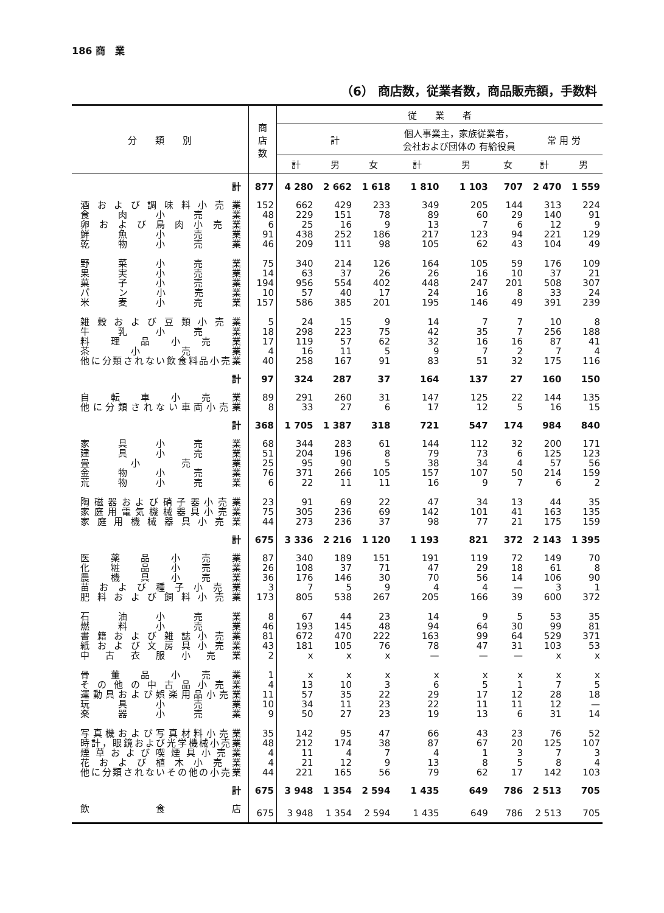186 商　業
（6） 商店数，従業者数，商品販売額，手数料
| 分 類 別 | 商 店 数 | 従 業 者 | | | | | | | |
| --- | --- | --- | --- | --- | --- | --- | --- | --- | --- |
| | | 計 | | | 個人事業主，家族従業者， 会社および団体の 有給役員 | | | 常 用 労 | |
| | | 計 | 男 | 女 | 計 | 男 | 女 | 計 | 男 |
| 計 | 877 | 4 280 | 2 662 | 1 618 | 1 810 | 1 103 | 707 | 2 470 | 1 559 |
| 酒および調味料小売業 | 152 | 662 | 429 | 233 | 349 | 205 | 144 | 313 | 224 |
| 食肉小売業 | 48 | 229 | 151 | 78 | 89 | 60 | 29 | 140 | 91 |
| 卵および鳥肉小売業 | 6 | 25 | 16 | 9 | 13 | 7 | 6 | 12 | 9 |
| 鮮魚小売業 | 91 | 438 | 252 | 186 | 217 | 123 | 94 | 221 | 129 |
| 乾物小売業 | 46 | 209 | 111 | 98 | 105 | 62 | 43 | 104 | 49 |
| 野菜小売業 | 75 | 340 | 214 | 126 | 164 | 105 | 59 | 176 | 109 |
| 果実小売業 | 14 | 63 | 37 | 26 | 26 | 16 | 10 | 37 | 21 |
| 菓子小売業 | 194 | 956 | 554 | 402 | 448 | 247 | 201 | 508 | 307 |
| パン小売業 | 10 | 57 | 40 | 17 | 24 | 16 | 8 | 33 | 24 |
| 米麦小売業 | 157 | 586 | 385 | 201 | 195 | 146 | 49 | 391 | 239 |
| 雑穀および豆類小売業 | 5 | 24 | 15 | 9 | 14 | 7 | 7 | 10 | 8 |
| 牛乳小売業 | 18 | 298 | 223 | 75 | 42 | 35 | 7 | 256 | 188 |
| 料理品小売業 | 17 | 119 | 57 | 62 | 32 | 16 | 16 | 87 | 41 |
| 茶小売業 | 4 | 16 | 11 | 5 | 9 | 7 | 2 | 7 | 4 |
| 他に分類されない飲食料品小売業 | 40 | 258 | 167 | 91 | 83 | 51 | 32 | 175 | 116 |
| 計 | 97 | 324 | 287 | 37 | 164 | 137 | 27 | 160 | 150 |
| 自転車小売業 | 89 | 291 | 260 | 31 | 147 | 125 | 22 | 144 | 135 |
| 他に分類されない車両小売業 | 8 | 33 | 27 | 6 | 17 | 12 | 5 | 16 | 15 |
| 計 | 368 | 1 705 | 1 387 | 318 | 721 | 547 | 174 | 984 | 840 |
| 家具小売業 | 68 | 344 | 283 | 61 | 144 | 112 | 32 | 200 | 171 |
| 建具小売業 | 51 | 204 | 196 | 8 | 79 | 73 | 6 | 125 | 123 |
| 畳小売業 | 25 | 95 | 90 | 5 | 38 | 34 | 4 | 57 | 56 |
| 金物小売業 | 76 | 371 | 266 | 105 | 157 | 107 | 50 | 214 | 159 |
| 荒物小売業 | 6 | 22 | 11 | 11 | 16 | 9 | 7 | 6 | 2 |
| 陶磁器および硝子器小売業 | 23 | 91 | 69 | 22 | 47 | 34 | 13 | 44 | 35 |
| 家庭用電気機械器具小売業 | 75 | 305 | 236 | 69 | 142 | 101 | 41 | 163 | 135 |
| 家庭用機械器具小売業 | 44 | 273 | 236 | 37 | 98 | 77 | 21 | 175 | 159 |
| 計 | 675 | 3 336 | 2 216 | 1 120 | 1 193 | 821 | 372 | 2 143 | 1 395 |
| 医薬品小売業 | 87 | 340 | 189 | 151 | 191 | 119 | 72 | 149 | 70 |
| 化粧品小売業 | 26 | 108 | 37 | 71 | 47 | 29 | 18 | 61 | 8 |
| 農機具小売業 | 36 | 176 | 146 | 30 | 70 | 56 | 14 | 106 | 90 |
| 苗および種子小売業 | 3 | 7 | 5 | 9 | 4 | 4 | — | 3 | 1 |
| 肥料および飼料小売業 | 173 | 805 | 538 | 267 | 205 | 166 | 39 | 600 | 372 |
| 石油小売業 | 8 | 67 | 44 | 23 | 14 | 9 | 5 | 53 | 35 |
| 燃料小売業 | 46 | 193 | 145 | 48 | 94 | 64 | 30 | 99 | 81 |
| 書籍および雑誌小売業 | 81 | 672 | 470 | 222 | 163 | 99 | 64 | 529 | 371 |
| 紙および文房具小売業 | 43 | 181 | 105 | 76 | 78 | 47 | 31 | 103 | 53 |
| 中古衣服小売業 | 2 | x | x | x | — | — | — | x | x |
| 骨董品小売業 | 1 | x | x | x | x | x | x | x | x |
| その他の中古品小売業 | 4 | 13 | 10 | 3 | 6 | 5 | 1 | 7 | 5 |
| 運動具および娯楽用品小売業 | 11 | 57 | 35 | 22 | 29 | 17 | 12 | 28 | 18 |
| 玩具小売業 | 10 | 34 | 11 | 23 | 22 | 11 | 11 | 12 | — |
| 楽器小売業 | 9 | 50 | 27 | 23 | 19 | 13 | 6 | 31 | 14 |
| 写真機および写真材料小売業 | 35 | 142 | 95 | 47 | 66 | 43 | 23 | 76 | 52 |
| 時計，眼鏡および光学機械小売業 | 48 | 212 | 174 | 38 | 87 | 67 | 20 | 125 | 107 |
| 煙草および喫煙具小売業 | 4 | 11 | 4 | 7 | 4 | 1 | 3 | 7 | 3 |
| 花および植木小売業 | 4 | 21 | 12 | 9 | 13 | 8 | 5 | 8 | 4 |
| 他に分類されないその他の小売業 | 44 | 221 | 165 | 56 | 79 | 62 | 17 | 142 | 103 |
| 計 | 675 | 3 948 | 1 354 | 2 594 | 1 435 | 649 | 786 | 2 513 | 705 |
| 飲食店 | 675 | 3 948 | 1 354 | 2 594 | 1 435 | 649 | 786 | 2 513 | 705 |